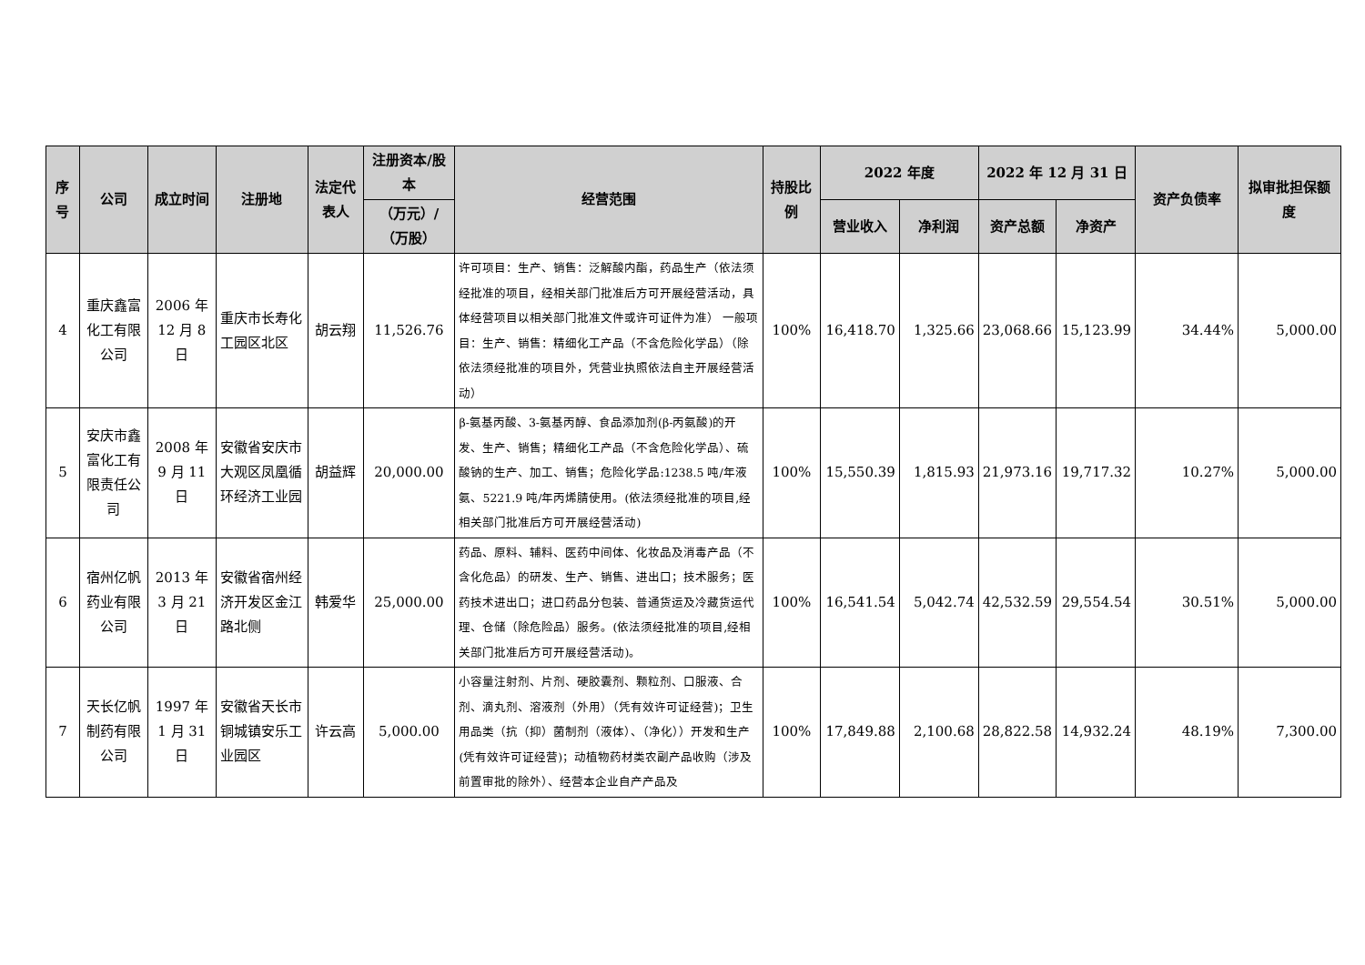| 序号 | 公司 | 成立时间 | 注册地 | 法定代表人 | 注册资本/股本 | 经营范围 | 持股比例 | 2022 年度 | | 2022 年 12 月 31 日 | | 资产负债率 | 拟审批担保额度 |
| --- | --- | --- | --- | --- | --- | --- | --- | --- | --- | --- | --- | --- | --- |
| | | | | | （万元）/（万股） | | | 营业收入 | 净利润 | 资产总额 | 净资产 | | |
| 4 | 重庆鑫富化工有限公司 | 2006 年 12 月 8 日 | 重庆市长寿化工园区北区 | 胡云翔 | 11,526.76 | 许可项目：生产、销售：泛解酸内酯，药品生产（依法须经批准的项目，经相关部门批准后方可开展经营活动，具体经营项目以相关部门批准文件或许可证件为准） 一般项目：生产、销售：精细化工产品（不含危险化学品）（除依法须经批准的项目外，凭营业执照依法自主开展经营活动） | 100% | 16,418.70 | 1,325.66 | 23,068.66 | 15,123.99 | 34.44% | 5,000.00 |
| 5 | 安庆市鑫富化工有限责任公司 | 2008 年 9 月 11 日 | 安徽省安庆市大观区凤凰循环经济工业园 | 胡益辉 | 20,000.00 | β-氨基丙酸、3-氨基丙醇、食品添加剂(β-丙氨酸)的开发、生产、销售；精细化工产品（不含危险化学品）、硫酸钠的生产、加工、销售；危险化学品:1238.5 吨/年液氨、5221.9 吨/年丙烯腈使用。(依法须经批准的项目,经相关部门批准后方可开展经营活动) | 100% | 15,550.39 | 1,815.93 | 21,973.16 | 19,717.32 | 10.27% | 5,000.00 |
| 6 | 宿州亿帆药业有限公司 | 2013 年 3 月 21 日 | 安徽省宿州经济开发区金江路北侧 | 韩爱华 | 25,000.00 | 药品、原料、辅料、医药中间体、化妆品及消毒产品（不含化危品）的研发、生产、销售、进出口；技术服务；医药技术进出口；进口药品分包装、普通货运及冷藏货运代理、仓储（除危险品）服务。(依法须经批准的项目,经相关部门批准后方可开展经营活动)。 | 100% | 16,541.54 | 5,042.74 | 42,532.59 | 29,554.54 | 30.51% | 5,000.00 |
| 7 | 天长亿帆制药有限公司 | 1997 年 1 月 31 日 | 安徽省天长市铜城镇安乐工业园区 | 许云高 | 5,000.00 | 小容量注射剂、片剂、硬胶囊剂、颗粒剂、口服液、合剂、滴丸剂、溶液剂（外用）（凭有效许可证经营)；卫生用品类（抗（抑）菌制剂（液体）、（净化））开发和生产(凭有效许可证经营)；动植物药材类农副产品收购（涉及前置审批的除外）、经营本企业自产产品及 | 100% | 17,849.88 | 2,100.68 | 28,822.58 | 14,932.24 | 48.19% | 7,300.00 |